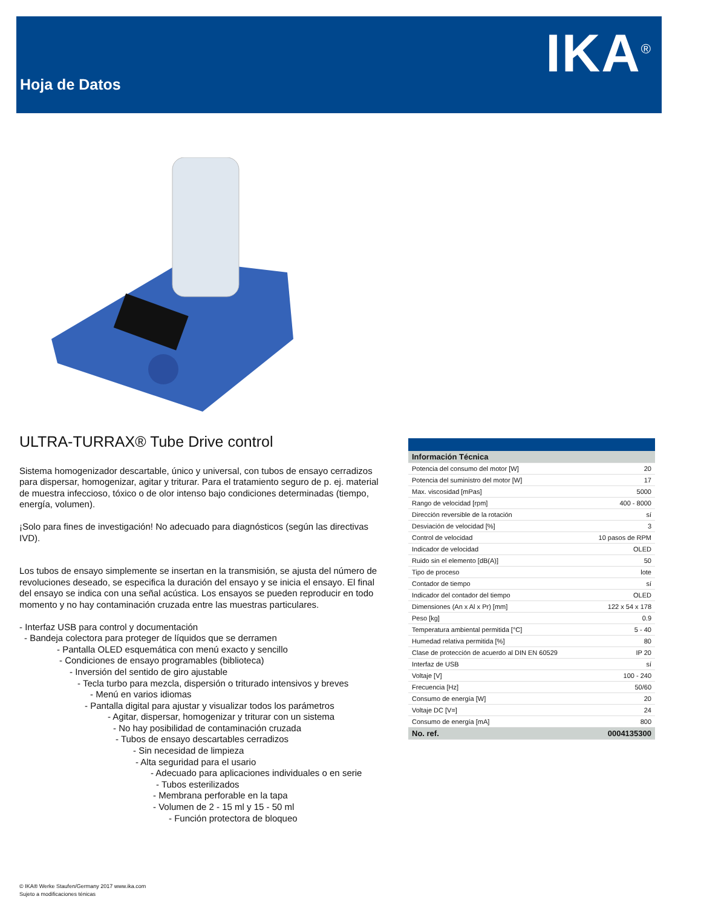Hoja de Datos IKA<sup>®</sup>
ULTRA-TURRAX® Tube Drive control
Sistema homogenizador descartable, único y universal, con tubos de ensayo cerradizos para dispersar, homogenizar, agitar y triturar. Para el tratamiento seguro de p. ej. material de muestra infeccioso, tóxico o de olor intenso bajo condiciones determinadas (tiempo, energía, volumen).
¡Solo para fines de investigación! No adecuado para diagnósticos (según las directivas IVD).
Los tubos de ensayo simplemente se insertan en la transmisión, se ajusta del número de revoluciones deseado, se especifica la duración del ensayo y se inicia el ensayo. El final del ensayo se indica con una señal acústica. Los ensayos se pueden reproducir en todo momento y no hay contaminación cruzada entre las muestras particulares.
- Interfaz USB para control y documentación
- Bandeja colectora para proteger de líquidos que se derramen
- Pantalla OLED esquemática con menú exacto y sencillo
- Condiciones de ensayo programables (biblioteca)
- Inversión del sentido de giro ajustable
- Tecla turbo para mezcla, dispersión o triturado intensivos y breves
- Menú en varios idiomas
- Pantalla digital para ajustar y visualizar todos los parámetros
- Agitar, dispersar, homogenizar y triturar con un sistema
- No hay posibilidad de contaminación cruzada
- Tubos de ensayo descartables cerradizos
- Sin necesidad de limpieza
- Alta seguridad para el usario
- Adecuado para aplicaciones individuales o en serie
- Tubos esterilizados
- Membrana perforable en la tapa
- Volumen de 2 - 15 ml y 15 - 50 ml
- Función protectora de bloqueo
| Información Técnica | |
| --- | --- |
| Potencia del consumo del motor [W] | 20 |
| Potencia del suministro del motor [W] | 17 |
| Max. viscosidad [mPas] | 5000 |
| Rango de velocidad [rpm] | 400 - 8000 |
| Dirección reversible de la rotación | sí |
| Desviación de velocidad [%] | 3 |
| Control de velocidad | 10 pasos de RPM |
| Indicador de velocidad | OLED |
| Ruido sin el elemento [dB(A)] | 50 |
| Tipo de proceso | lote |
| Contador de tiempo | sí |
| Indicador del contador del tiempo | OLED |
| Dimensiones (An x Al x Pr) [mm] | 122 x 54 x 178 |
| Peso [kg] | 0.9 |
| Temperatura ambiental permitida [°C] | 5 - 40 |
| Humedad relativa permitida [%] | 80 |
| Clase de protección de acuerdo al DIN EN 60529 | IP 20 |
| Interfaz de USB | sí |
| Voltaje [V] | 100 - 240 |
| Frecuencia [Hz] | 50/60 |
| Consumo de energía [W] | 20 |
| Voltaje DC [V=] | 24 |
| Consumo de energía [mA] | 800 |
| No. ref. | 0004135300 |
© IKA® Werke Staufen/Germany 2017 www.ika.com
Sujeto a modificaciones ténicas